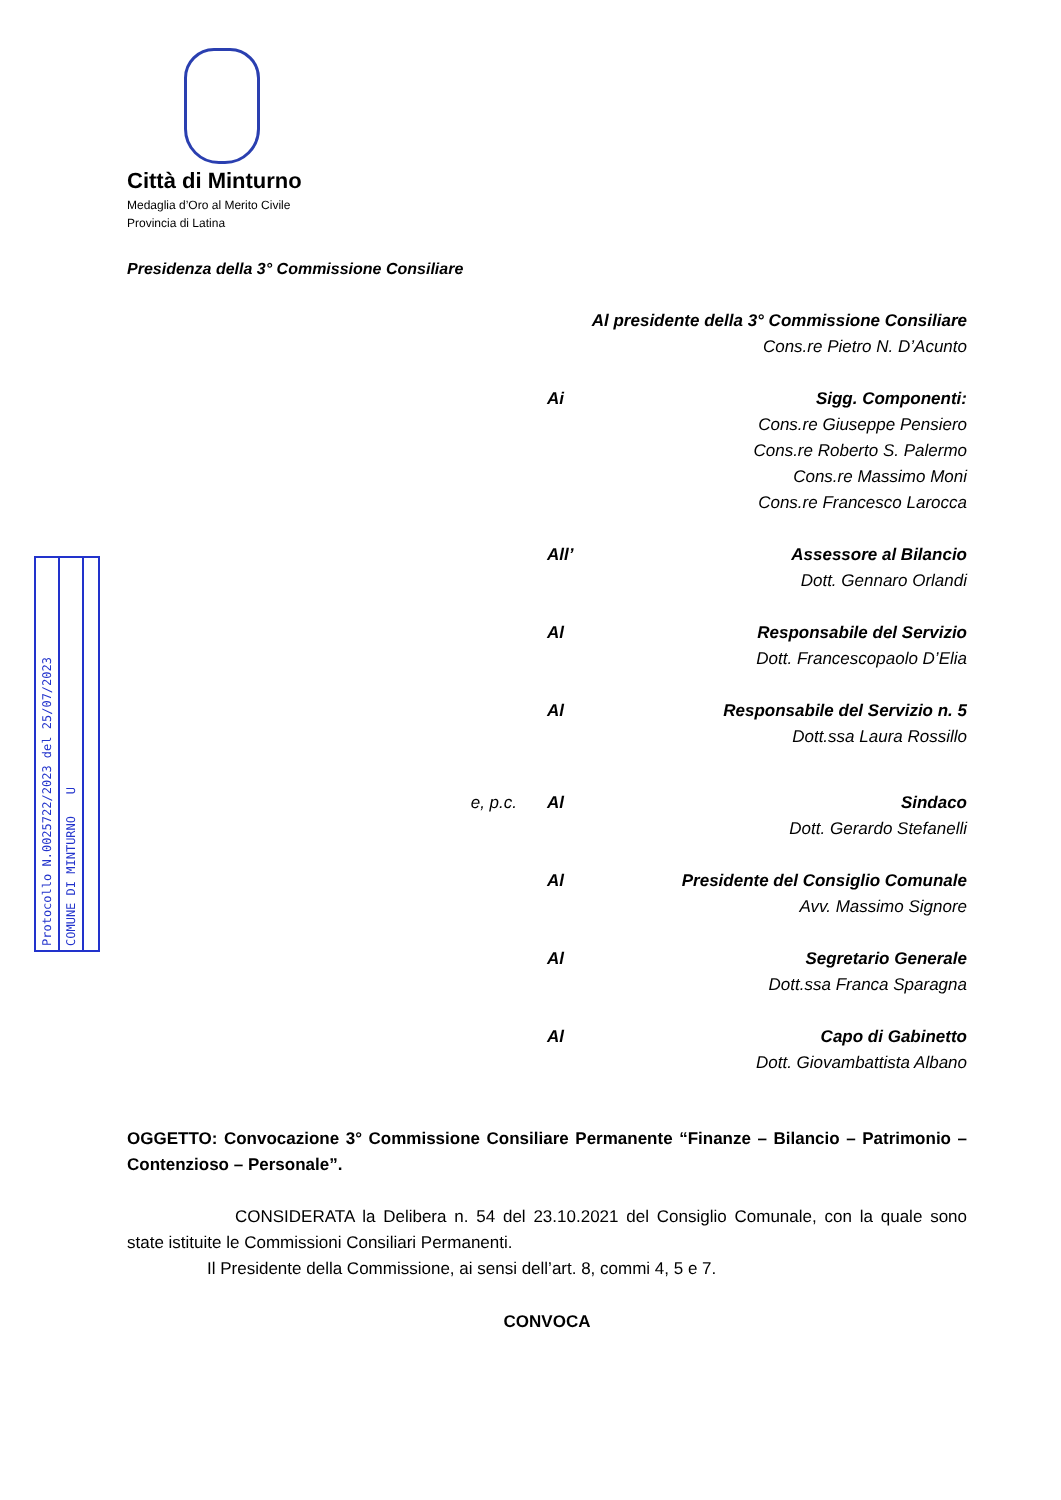Protocollo N.0025722/2023 del 25/07/2023
COMUNE DI MINTURNO U
Città di Minturno
Medaglia d’Oro al Merito Civile
Provincia di Latina
Presidenza della 3° Commissione Consiliare
Al presidente della 3° Commissione Consiliare
Cons.re Pietro N. D’Acunto
Ai Sigg. Componenti:
Cons.re Giuseppe Pensiero
Cons.re Roberto S. Palermo
Cons.re Massimo Moni
Cons.re Francesco Larocca
All’ Assessore al Bilancio
Dott. Gennaro Orlandi
Al Responsabile del Servizio
Dott. Francescopaolo D’Elia
Al Responsabile del Servizio n. 5
Dott.ssa Laura Rossillo
e, p.c. Al Sindaco
Dott. Gerardo Stefanelli
Al Presidente del Consiglio Comunale
Avv. Massimo Signore
Al Segretario Generale
Dott.ssa Franca Sparagna
Al Capo di Gabinetto
Dott. Giovambattista Albano
OGGETTO: Convocazione 3° Commissione Consiliare Permanente “Finanze – Bilancio – Patrimonio – Contenzioso – Personale”.
CONSIDERATA la Delibera n. 54 del 23.10.2021 del Consiglio Comunale, con la quale sono state istituite le Commissioni Consiliari Permanenti.
Il Presidente della Commissione, ai sensi dell’art. 8, commi 4, 5 e 7.
CONVOCA